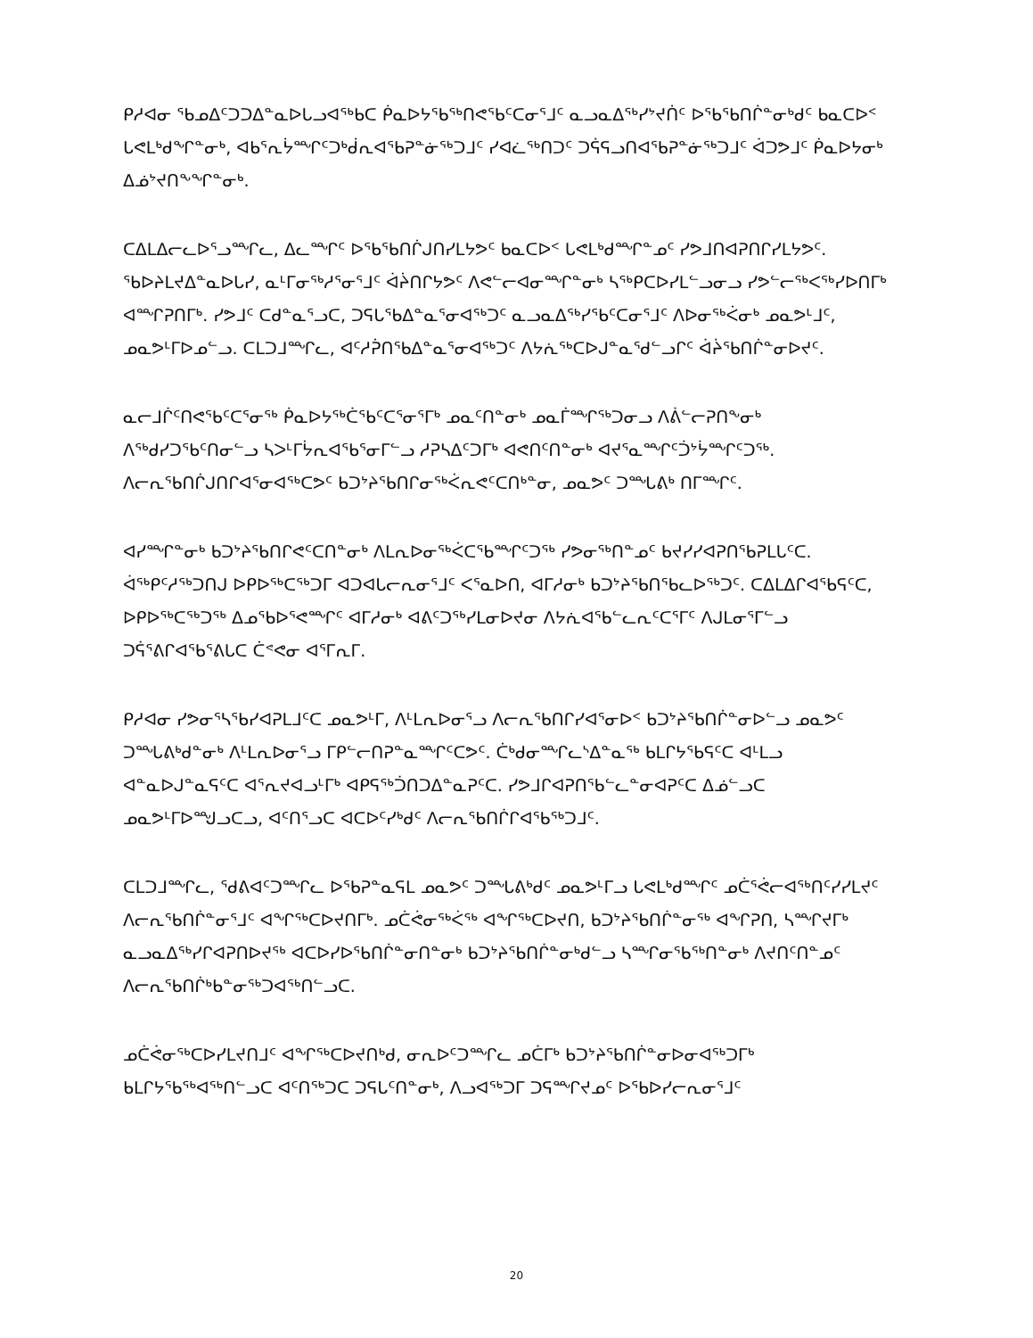ᑭᓱᐊᓂ ᖃᓄᐃᑦᑐᑐᐃᓐᓇᐅᒐᓗᐊᖅᑲᑕ ᑮᓇᐅᔭᖃᖅᑎᕙᖃᑦᑕᓂᕐᒧᑦ ᓇᓗᓇᐃᖅᓯᔾᔪᑏᑦ ᐅᖃᖃᑎᒌᓐᓂᒃᑯᑦ ᑲᓇᑕᐅᑉ ᒐᕙᒪᒃᑯᖏᓐᓂᒃ, ᐊᑲᕐᕆᔮᙱᑦᑐᒃᑰᕆᐊᖃᕈᓐᓃᖅᑐᒧᑦ ᓯᐊᓛᖅᑎᑐᑦ ᑐᕌᕋᓗᑎᐊᖃᕈᓐᓃᖅᑐᒧᑦ ᐋᑐᕗᒧᑦ ᑮᓇᐅᔭᓂᒃ ᐃᓅᔾᔪᑎᖕᖏᓐᓂᒃ.
ᑕᐃᒪᐃᓕᓚᐅᕐᓗᙱᓚ, ᐃᓚᙱᑦ ᐅᖃᖃᑎᒌᒍᑎᓯᒪᔭᕗᑦ ᑲᓇᑕᐅᑉ ᒐᕙᒪᒃᑯᙱᓐᓄᑦ ᓯᕗᒧᑎᐊᕈᑎᒋᓯᒪᔭᕗᑦ. ᖃᐅᔨᒪᔪᐃᓐᓇᐅᒐᓯ, ᓇᒻᒥᓂᖅᓱᕐᓂᕐᒧᑦ ᐋᔩᑎᒋᔭᕗᑦ ᐱᕙᓪᓕᐊᓂᙱᓐᓂᒃ ᓴᖅᑭᑕᐅᓯᒪᓪᓗᓂᓗ ᓯᕗᓪᓕᖅᐸᖅᓯᐅᑎᒥᒃ ᐊᙱᕈᑎᒥᒃ. ᓯᕗᒧᑦ ᑕᑯᓐᓇᕐᓗᑕ, ᑐᕋᒐᖃᐃᓐᓇᕐᓂᐊᖅᑐᑦ ᓇᓗᓇᐃᖅᓯᖃᑦᑕᓂᕐᒧᑦ ᐱᐅᓂᖅᐹᓂᒃ ᓄᓇᕗᒻᒧᑦ, ᓄᓇᕗᒻᒥᐅᓄᓪᓗ. ᑕᒪᑐᒧᙱᓚ, ᐊᑦᓱᕉᑎᖃᐃᓐᓇᕐᓂᐊᖅᑐᑦ ᐱᔭᕇᖅᑕᐅᒍᓐᓇᕐᑯᓪᓗᒋᑦ ᐋᔩᖃᑎᒌᓐᓂᐅᔪᑦ.
ᓇᓕᒧᒌᑦᑎᕙᖃᑦᑕᕐᓂᖅ ᑮᓇᐅᔭᖅᑖᖃᑦᑕᕐᓂᕐᒥᒃ ᓄᓇᑦᑎᓐᓂᒃ ᓄᓇᒦᙱᖅᑐᓂᓗ ᐱᕖᓪᓕᕈᑎᖕᓂᒃ ᐱᖅᑯᓯᑐᖃᑦᑎᓂᓪᓗ ᓴᐳᒻᒥᔮᕆᐊᖃᕐᓂᒥᓪᓗ ᓱᕈᓴᐃᑦᑐᒥᒃ ᐊᕙᑎᑦᑎᓐᓂᒃ ᐊᔪᕐᓇᙱᑦᑑᔾᔮᙱᑦᑐᖅ. ᐱᓕᕆᖃᑎᒌᒍᑎᒋᐊᕐᓂᐊᖅᑕᕗᑦ ᑲᑐᔾᔨᖃᑎᒋᓂᖅᐹᕆᕙᑦᑕᑎᒃᓐᓂ, ᓄᓇᕗᑦ ᑐᙵᕕᒃ ᑎᒥᙱᑦ.
ᐊᓯᙱᓐᓂᒃ ᑲᑐᔾᔨᖃᑎᒋᕙᑦᑕᑎᓐᓂᒃ ᐱᒪᕆᐅᓂᖅᐹᑕᖃᙱᑦᑐᖅ ᓯᕗᓂᖅᑎᓐᓄᑦ ᑲᔪᓯᓯᐊᕈᑎᖃᕈᒪᒐᑦᑕ. ᐋᖅᑭᑦᓱᖅᑐᑎᒍ ᐅᑭᐅᖅᑕᖅᑐᒥ ᐊᑐᐊᒐᓕᕆᓂᕐᒧᑦ ᐸᕐᓇᐅᑎ, ᐊᒥᓱᓂᒃ ᑲᑐᔾᔨᖃᑎᖃᓚᐅᖅᑐᑦ. ᑕᐃᒪᐃᒋᐊᖃᕋᑦᑕ, ᐅᑭᐅᖅᑕᖅᑐᖅ ᐃᓄᖃᐅᕐᕙᙱᑦ ᐊᒥᓱᓂᒃ ᐊᕕᑦᑐᖅᓯᒪᓂᐅᔪᓂ ᐱᔭᕇᐊᖃᓪᓚᕆᑦᑕᕐᒥᑦ ᐱᒍᒪᓂᕐᒥᓪᓗ ᑐᕌᕐᕕᒋᐊᖃᕐᕕᒐᑕ ᑖᕝᕙᓂ ᐊᕐᒥᕆᒥ.
ᑭᓱᐊᓂ ᓯᕗᓂᕐᓴᖃᓯᐊᕈᒪᒧᑦᑕ ᓄᓇᕗᒻᒥ, ᐱᒻᒪᕆᐅᓂᕐᓗ ᐱᓕᕆᖃᑎᒋᓯᐊᕐᓂᐅᑉ ᑲᑐᔾᔨᖃᑎᒌᓐᓂᐅᓪᓗ ᓄᓇᕗᑦ ᑐᙵᕕᒃᑯᓐᓂᒃ ᐱᒻᒪᕆᐅᓂᕐᓗ ᒥᑭᓪᓕᑎᕈᓐᓇᙱᑦᑕᕗᑦ. ᑖᒃᑯᓂᙱᓚᔅᐃᓐᓇᖅ ᑲᒪᒋᔭᖃᕋᑦᑕ ᐊᒻᒪᓗ ᐊᓐᓇᐅᒍᓐᓇᕋᑦᑕ ᐊᕐᕆᔪᐊᓗᒻᒥᒃ ᐊᑭᕋᖅᑑᑎᑐᐃᓐᓇᕈᑦᑕ. ᓯᕗᒧᒋᐊᕈᑎᖃᓪᓚᓐᓂᐊᕈᑦᑕ ᐃᓅᓪᓗᑕ ᓄᓇᕗᒻᒥᐅᙳᓗᑕᓗ, ᐊᑦᑎᕐᓗᑕ ᐊᑕᐅᑦᓯᒃᑯᑦ ᐱᓕᕆᖃᑎᒌᒋᐊᖃᖅᑐᒧᑦ.
ᑕᒪᑐᒧᙱᓚ, ᖁᕕᐊᑦᑐᙱᓚ ᐅᖃᕈᓐᓇᕋᒪ ᓄᓇᕗᑦ ᑐᙵᕕᒃᑯᑦ ᓄᓇᕗᒻᒥᓗ ᒐᕙᒪᒃᑯᙱᑦ ᓄᑖᕐᕚᓕᐊᖅᑎᑦᓯᓯᒪᔪᑦ ᐱᓕᕆᖃᑎᒌᓐᓂᕐᒧᑦ ᐊᖏᖅᑕᐅᔪᑎᒥᒃ. ᓄᑖᕚᓂᖅᐹᖅ ᐊᖏᖅᑕᐅᔪᑎ, ᑲᑐᔾᔨᖃᑎᒌᓐᓂᖅ ᐊᖏᕈᑎ, ᓴᙱᔪᒥᒃ ᓇᓗᓇᐃᖅᓯᒋᐊᕈᑎᐅᔪᖅ ᐊᑕᐅᓯᐅᖃᑎᒌᓐᓂᑎᓐᓂᒃ ᑲᑐᔾᔨᖃᑎᒌᓐᓂᒃᑯᓪᓗ ᓴᙱᓂᖃᖅᑎᓐᓂᒃ ᐱᔪᑎᑦᑎᓐᓄᑦ ᐱᓕᕆᖃᑎᒌᒃᑲᓐᓂᖅᑐᐊᖅᑎᓪᓗᑕ.
ᓄᑖᕚᓂᖅᑕᐅᓯᒪᔪᑎᒧᑦ ᐊᖏᖅᑕᐅᔪᑎᒃᑯ, ᓂᕆᐅᑦᑐᙱᓚ ᓄᑖᒥᒃ ᑲᑐᔾᔨᖃᑎᒌᓐᓂᐅᓂᐊᖅᑐᒥᒃ ᑲᒪᒋᔭᖃᖅᐊᖅᑎᓪᓗᑕ ᐊᑦᑎᖅᑐᑕ ᑐᕋᒐᑦᑎᓐᓂᒃ, ᐱᓗᐊᖅᑐᒥ ᑐᕋᙱᔪᓄᑦ ᐅᖃᐅᓯᓕᕆᓂᕐᒧᑦ
20